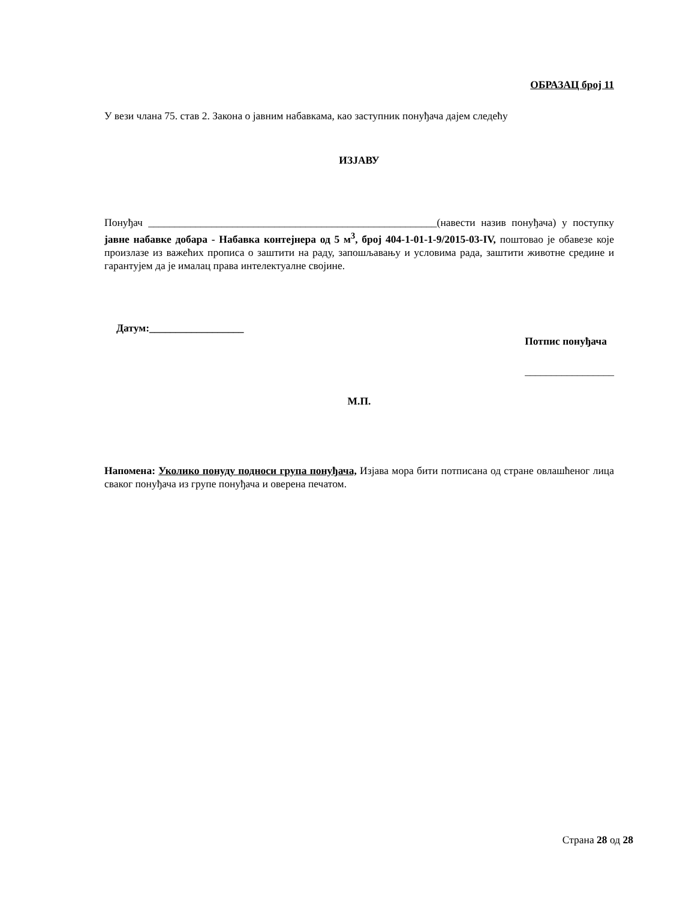ОБРАЗАЦ број 11
У вези члана 75. став 2. Закона о јавним набавкама, као заступник понуђача дајем следећу
ИЗЈАВУ
Понуђач _______________________________________________________(навести назив понуђача) у поступку јавне набавке добара - Набавка контејнера од 5 м<sup>3</sup>, број 404-1-01-1-9/2015-03-IV, поштовао је обавезе које произлазе из важећих прописа о заштити на раду, запошљавању и условима рада, заштити животне средине и гарантујем да је ималац права интелектуалне својине.
Датум:__________________
Потпис понуђача
_________________
М.П.
Напомена: Уколико понуду подноси група понуђача, Изјава мора бити потписана од стране овлашћеног лица сваког понуђача из групе понуђача и оверена печатом.
Страна 28 од 28